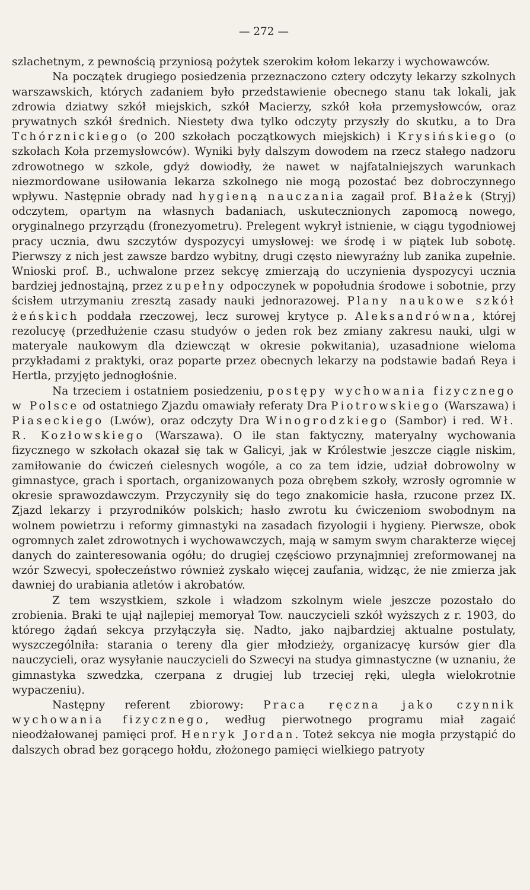— 272 —
szlachetnym, z pewnością przyniosą pożytek szerokim kołom lekarzy i wychowawców.
Na początek drugiego posiedzenia przeznaczono cztery odczyty lekarzy szkolnych warszawskich, których zadaniem było przedstawienie obecnego stanu tak lokali, jak zdrowia dziatwy szkół miejskich, szkół Macierzy, szkół koła przemysłowców, oraz prywatnych szkół średnich. Niestety dwa tylko odczyty przyszły do skutku, a to Dra Tchórznickiego (o 200 szkołach początkowych miejskich) i Krysińskiego (o szkołach Koła przemysłowców). Wyniki były dalszym dowodem na rzecz stałego nadzoru zdrowotnego w szkole, gdyż dowiodły, że nawet w najfatalniejszych warunkach niezmordowane usiłowania lekarza szkolnego nie mogą pozostać bez dobroczynnego wpływu. Następnie obrady nad hygieną nauczania zagaił prof. Błażek (Stryj) odczytem, opartym na własnych badaniach, uskutecznionych zapomocą nowego, oryginalnego przyrządu (fronezyometru). Prelegent wykrył istnienie, w ciągu tygodniowej pracy ucznia, dwu szczytów dyspozycyi umysłowej: we środę i w piątek lub sobotę. Pierwszy z nich jest zawsze bardzo wybitny, drugi często niewyraźny lub zanika zupełnie. Wnioski prof. B., uchwalone przez sekcyę zmierzają do uczynienia dyspozycyi ucznia bardziej jednostajną, przez zupełny odpoczynek w popołudnia środowe i sobotnie, przy ścisłem utrzymaniu zresztą zasady nauki jednorazowej. Plany naukowe szkół żeńskich poddała rzeczowej, lecz surowej krytyce p. Aleksandrówna, której rezolucyę (przedłużenie czasu studyów o jeden rok bez zmiany zakresu nauki, ulgi w materyale naukowym dla dziewcząt w okresie pokwitania), uzasadnione wieloma przykładami z praktyki, oraz poparte przez obecnych lekarzy na podstawie badań Reya i Hertla, przyjęto jednogłośnie.
Na trzeciem i ostatniem posiedzeniu, postępy wychowania fizycznego w Polsce od ostatniego Zjazdu omawiały referaty Dra Piotrowskiego (Warszawa) i Piaseckiego (Lwów), oraz odczyty Dra Winogrodzkiego (Sambor) i red. Wł. R. Kozłowskiego (Warszawa). O ile stan faktyczny, materyalny wychowania fizycznego w szkołach okazał się tak w Galicyi, jak w Królestwie jeszcze ciągle niskim, zamiłowanie do ćwiczeń cielesnych wogóle, a co za tem idzie, udział dobrowolny w gimnastyce, grach i sportach, organizowanych poza obrębem szkoły, wzrosły ogromnie w okresie sprawozdawczym. Przyczyniły się do tego znakomicie hasła, rzucone przez IX. Zjazd lekarzy i przyrodników polskich; hasło zwrotu ku ćwiczeniom swobodnym na wolnem powietrzu i reformy gimnastyki na zasadach fizyologii i hygieny. Pierwsze, obok ogromnych zalet zdrowotnych i wychowawczych, mają w samym swym charakterze więcej danych do zainteresowania ogółu; do drugiej częściowo przynajmniej zreformowanej na wzór Szwecyi, społeczeństwo również zyskało więcej zaufania, widząc, że nie zmierza jak dawniej do urabiania atletów i akrobatów.
Z tem wszystkiem, szkole i władzom szkolnym wiele jeszcze pozostało do zrobienia. Braki te ujął najlepiej memoryał Tow. nauczycieli szkół wyższych z r. 1903, do którego żądań sekcya przyłączyła się. Nadto, jako najbardziej aktualne postulaty, wyszczególniła: starania o tereny dla gier młodzieży, organizacyę kursów gier dla nauczycieli, oraz wysyłanie nauczycieli do Szwecyi na studya gimnastyczne (w uznaniu, że gimnastyka szwedzka, czerpana z drugiej lub trzeciej ręki, uległa wielokrotnie wypaczeniu).
Następny referent zbiorowy: Praca ręczna jako czynnik wychowania fizycznego, według pierwotnego programu miał zagaić nieodżałowanej pamięci prof. Henryk Jordan. Toteż sekcya nie mogła przystąpić do dalszych obrad bez gorącego hołdu, złożonego pamięci wielkiego patryoty